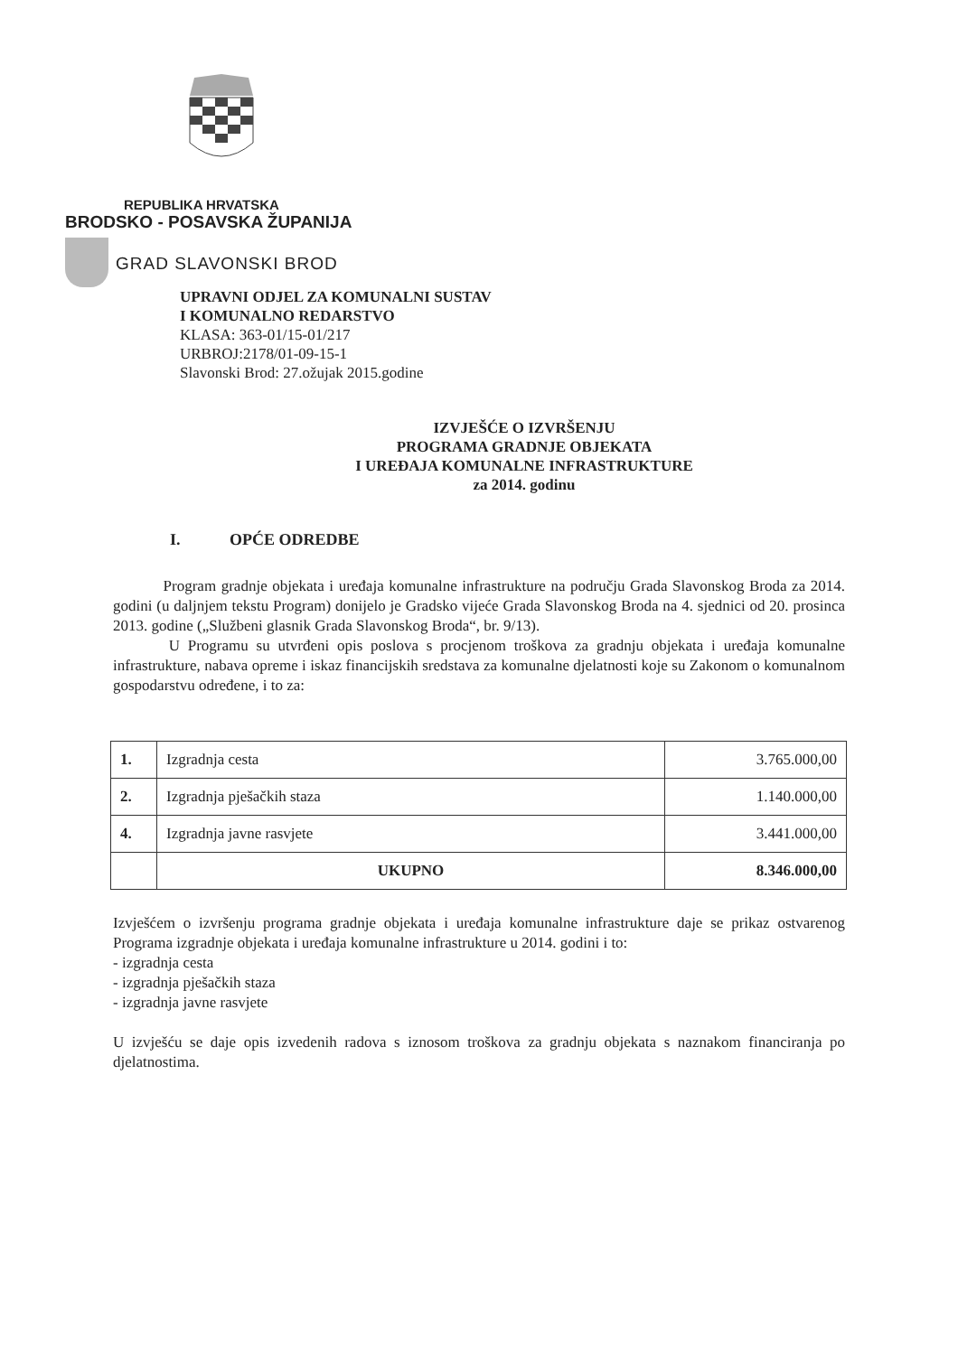REPUBLIKA HRVATSKA
BRODSKO - POSAVSKA ŽUPANIJA
GRAD SLAVONSKI BROD
UPRAVNI ODJEL ZA KOMUNALNI SUSTAV
I KOMUNALNO REDARSTVO
KLASA: 363-01/15-01/217
URBROJ:2178/01-09-15-1
Slavonski Brod: 27.ožujak 2015.godine
IZVJEŠĆE O IZVRŠENJU
PROGRAMA GRADNJE OBJEKATA
I UREĐAJA KOMUNALNE INFRASTRUKTURE
za 2014. godinu
I. OPĆE ODREDBE
Program gradnje objekata i uređaja komunalne infrastrukture na području Grada Slavonskog Broda za 2014. godini (u daljnjem tekstu Program) donijelo je Gradsko vijeće Grada Slavonskog Broda na 4. sjednici od 20. prosinca 2013. godine („Službeni glasnik Grada Slavonskog Broda“, br. 9/13).
U Programu su utvrđeni opis poslova s procjenom troškova za gradnju objekata i uređaja komunalne infrastrukture, nabava opreme i iskaz financijskih sredstava za komunalne djelatnosti koje su Zakonom o komunalnom gospodarstvu određene, i to za:
| 1. | Izgradnja cesta | 3.765.000,00 |
| 2. | Izgradnja pješačkih staza | 1.140.000,00 |
| 4. | Izgradnja javne rasvjete | 3.441.000,00 |
| | UKUPNO | 8.346.000,00 |
Izvješćem o izvršenju programa gradnje objekata i uređaja komunalne infrastrukture daje se prikaz ostvarenog Programa izgradnje objekata i uređaja komunalne infrastrukture u 2014. godini i to:
- izgradnja cesta
- izgradnja pješačkih staza
- izgradnja javne rasvjete
U izvješću se daje opis izvedenih radova s iznosom troškova za gradnju objekata s naznakom financiranja po djelatnostima.